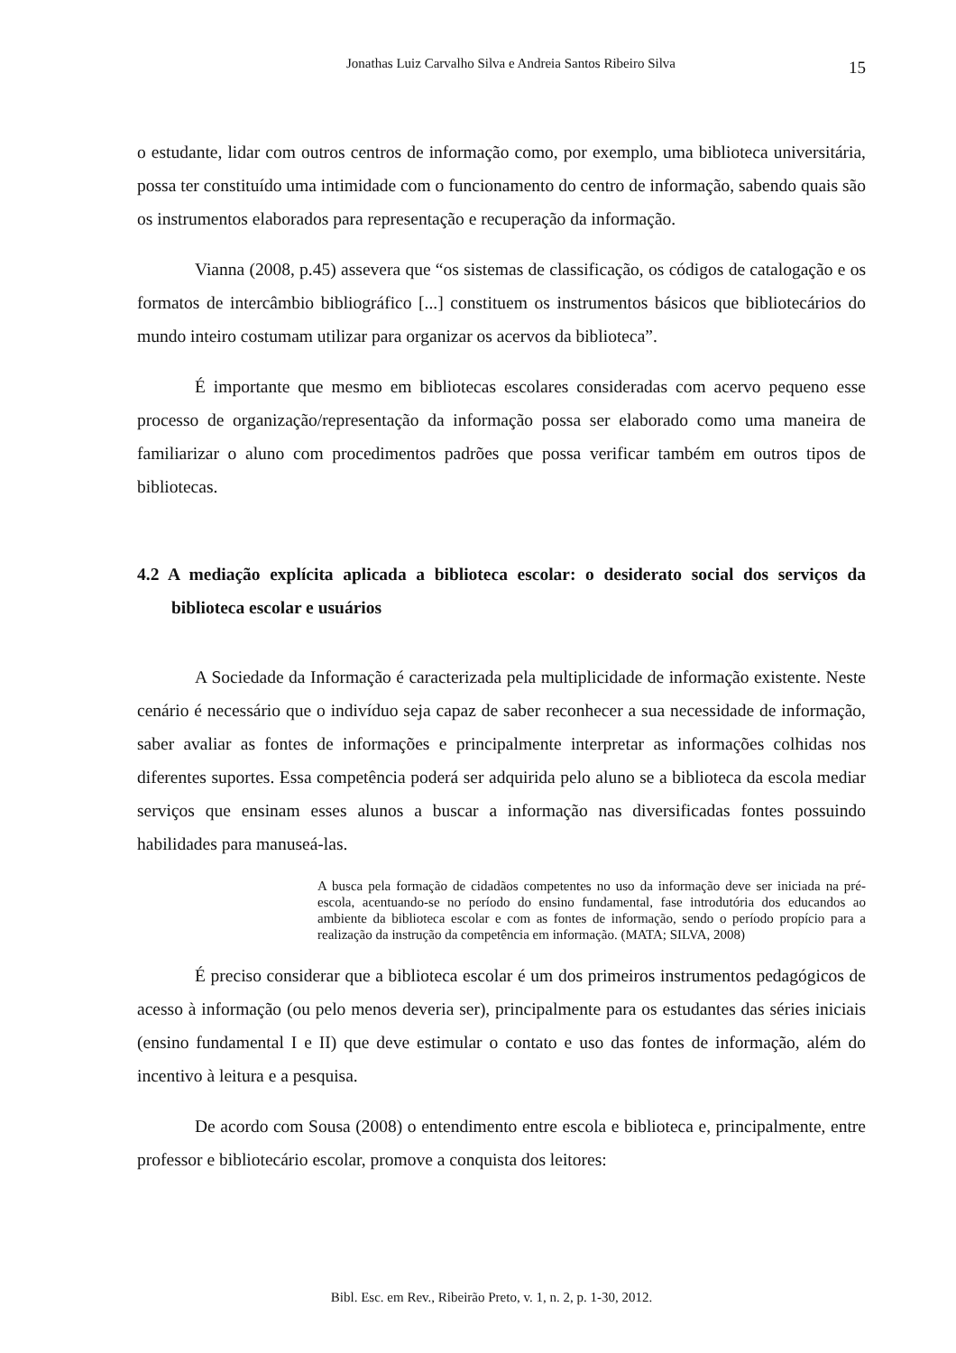Jonathas Luiz Carvalho Silva e Andreia Santos Ribeiro Silva
15
o estudante, lidar com outros centros de informação como, por exemplo, uma biblioteca universitária, possa ter constituído uma intimidade com o funcionamento do centro de informação, sabendo quais são os instrumentos elaborados para representação e recuperação da informação.
Vianna (2008, p.45) assevera que “os sistemas de classificação, os códigos de catalogação e os formatos de intercâmbio bibliográfico [...] constituem os instrumentos básicos que bibliotecários do mundo inteiro costumam utilizar para organizar os acervos da biblioteca”.
É importante que mesmo em bibliotecas escolares consideradas com acervo pequeno esse processo de organização/representação da informação possa ser elaborado como uma maneira de familiarizar o aluno com procedimentos padrões que possa verificar também em outros tipos de bibliotecas.
4.2 A mediação explícita aplicada a biblioteca escolar: o desiderato social dos serviços da biblioteca escolar e usuários
A Sociedade da Informação é caracterizada pela multiplicidade de informação existente. Neste cenário é necessário que o indivíduo seja capaz de saber reconhecer a sua necessidade de informação, saber avaliar as fontes de informações e principalmente interpretar as informações colhidas nos diferentes suportes. Essa competência poderá ser adquirida pelo aluno se a biblioteca da escola mediar serviços que ensinam esses alunos a buscar a informação nas diversificadas fontes possuindo habilidades para manuseá-las.
A busca pela formação de cidadãos competentes no uso da informação deve ser iniciada na pré-escola, acentuando-se no período do ensino fundamental, fase introdutória dos educandos ao ambiente da biblioteca escolar e com as fontes de informação, sendo o período propício para a realização da instrução da competência em informação. (MATA; SILVA, 2008)
É preciso considerar que a biblioteca escolar é um dos primeiros instrumentos pedagógicos de acesso à informação (ou pelo menos deveria ser), principalmente para os estudantes das séries iniciais (ensino fundamental I e II) que deve estimular o contato e uso das fontes de informação, além do incentivo à leitura e a pesquisa.
De acordo com Sousa (2008) o entendimento entre escola e biblioteca e, principalmente, entre professor e bibliotecário escolar, promove a conquista dos leitores:
Bibl. Esc. em Rev., Ribeirão Preto, v. 1, n. 2, p. 1-30, 2012.